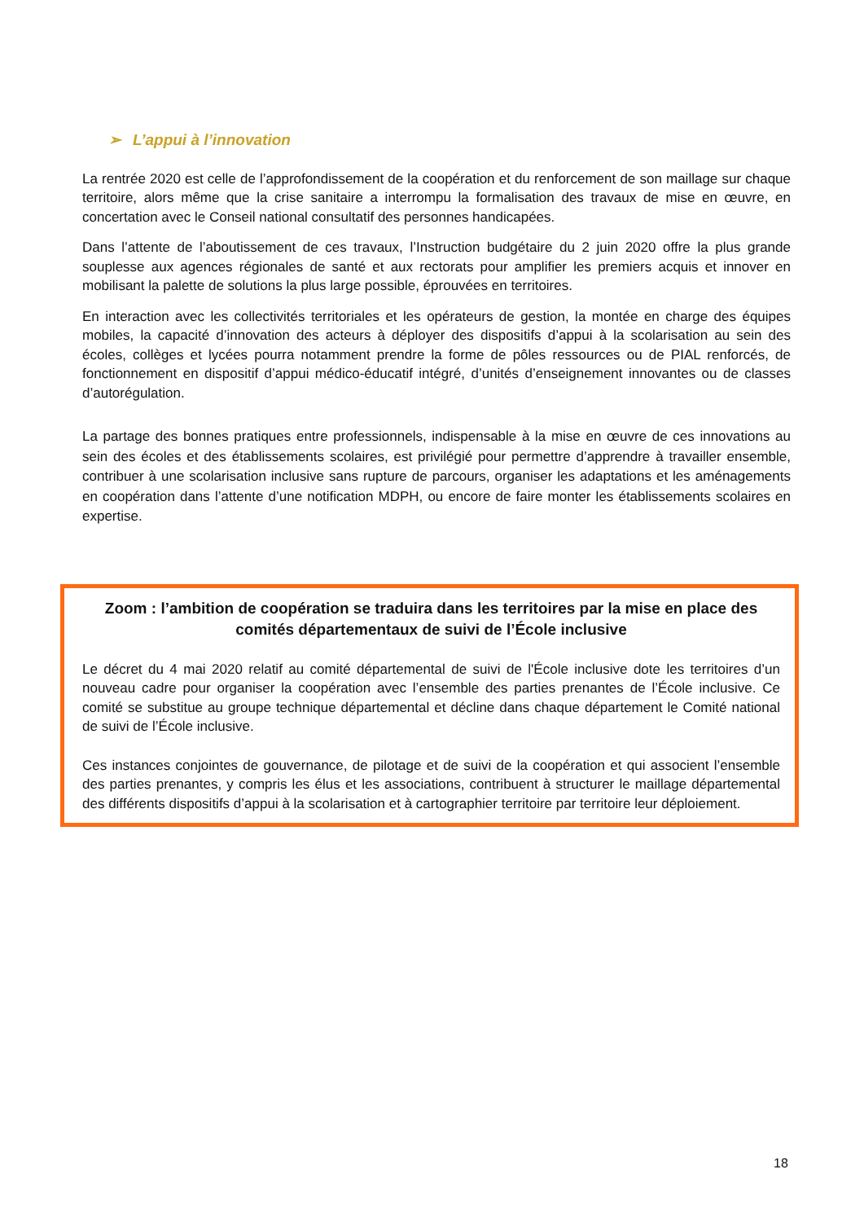➢ L’appui à l’innovation
La rentrée 2020 est celle de l’approfondissement de la coopération et du renforcement de son maillage sur chaque territoire, alors même que la crise sanitaire a interrompu la formalisation des travaux de mise en œuvre, en concertation avec le Conseil national consultatif des personnes handicapées.
Dans l’attente de l’aboutissement de ces travaux, l’Instruction budgétaire du 2 juin 2020 offre la plus grande souplesse aux agences régionales de santé et aux rectorats pour amplifier les premiers acquis et innover en mobilisant la palette de solutions la plus large possible, éprouvées en territoires.
En interaction avec les collectivités territoriales et les opérateurs de gestion, la montée en charge des équipes mobiles, la capacité d’innovation des acteurs à déployer des dispositifs d’appui à la scolarisation au sein des écoles, collèges et lycées pourra notamment prendre la forme de pôles ressources ou de PIAL renforcés, de fonctionnement en dispositif d’appui médico-éducatif intégré, d’unités d’enseignement innovantes ou de classes d’autorégulation.
La partage des bonnes pratiques entre professionnels, indispensable à la mise en œuvre de ces innovations au sein des écoles et des établissements scolaires, est privilégié pour permettre d’apprendre à travailler ensemble, contribuer à une scolarisation inclusive sans rupture de parcours, organiser les adaptations et les aménagements en coopération dans l’attente d’une notification MDPH, ou encore de faire monter les établissements scolaires en expertise.
Zoom : l’ambition de coopération se traduira dans les territoires par la mise en place des comités départementaux de suivi de l’École inclusive
Le décret du 4 mai 2020 relatif au comité départemental de suivi de l'École inclusive dote les territoires d’un nouveau cadre pour organiser la coopération avec l’ensemble des parties prenantes de l’École inclusive. Ce comité se substitue au groupe technique départemental et décline dans chaque département le Comité national de suivi de l’École inclusive.
Ces instances conjointes de gouvernance, de pilotage et de suivi de la coopération et qui associent l’ensemble des parties prenantes, y compris les élus et les associations, contribuent à structurer le maillage départemental des différents dispositifs d’appui à la scolarisation et à cartographier territoire par territoire leur déploiement.
18